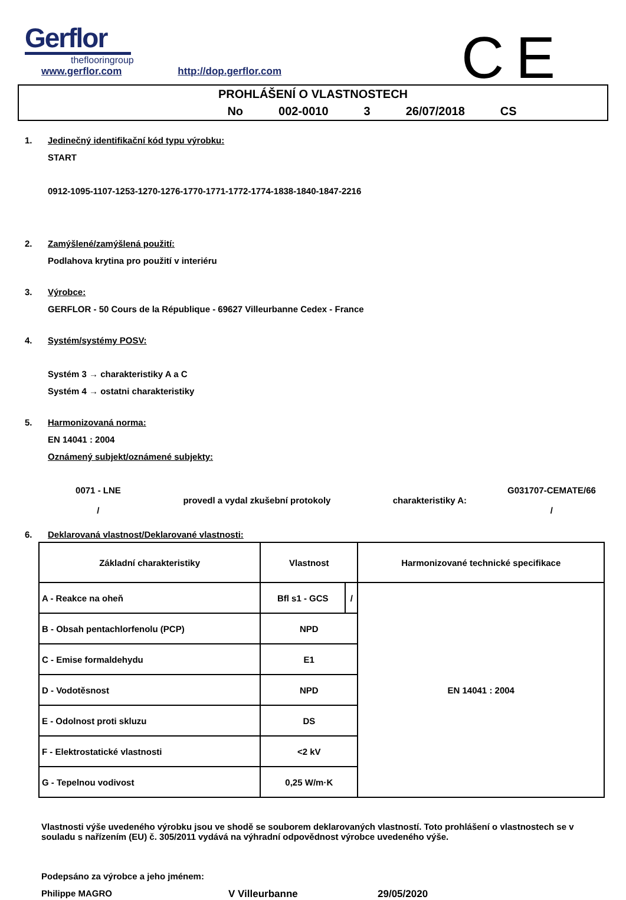Gerflor
theflooringroup
CE
www.gerflor.com http://dop.gerflor.com
PROHLÁŠENÍ O VLASTNOSTECH
No 002-0010 3 26/07/2018 CS
1. Jedinečný identifikační kód typu výrobku:
START
0912-1095-1107-1253-1270-1276-1770-1771-1772-1774-1838-1840-1847-2216
2. Zamýšlené/zamýšlená použití:
Podlahova krytina pro použití v interiéru
3. Výrobce:
GERFLOR - 50 Cours de la République - 69627 Villeurbanne Cedex - France
4. Systém/systémy POSV:
Systém 3 → charakteristiky A a C
Systém 4 → ostatni charakteristiky
5. Harmonizovaná norma:
EN 14041 : 2004
Oznámený subjekt/oznámené subjekty:
0071 - LNE
/
provedl a vydal zkušební protokoly charakteristiky A:
G031707-CEMATE/66
/
6. Deklarovaná vlastnost/Deklarované vlastnosti:
| Základní charakteristiky | Vlastnost | | Harmonizované technické specifikace |
| --- | --- | --- | --- |
| A - Reakce na oheň | Bfl s1 - GCS | / | EN 14041 : 2004 |
| B - Obsah pentachlorfenolu (PCP) | NPD | | |
| C - Emise formaldehydu | E1 | | |
| D - Vodotěsnost | NPD | | |
| E - Odolnost proti skluzu | DS | | |
| F - Elektrostatické vlastnosti | <2 kV | | |
| G - Tepelnou vodivost | 0,25 W/m·K | | |
Vlastnosti výše uvedeného výrobku jsou ve shodě se souborem deklarovaných vlastností. Toto prohlášení o vlastnostech se v souladu s nařízením (EU) č. 305/2011 vydává na výhradní odpovědnost výrobce uvedeného výše.
Podepsáno za výrobce a jeho jménem:
Philippe MAGRO V Villeurbanne 29/05/2020